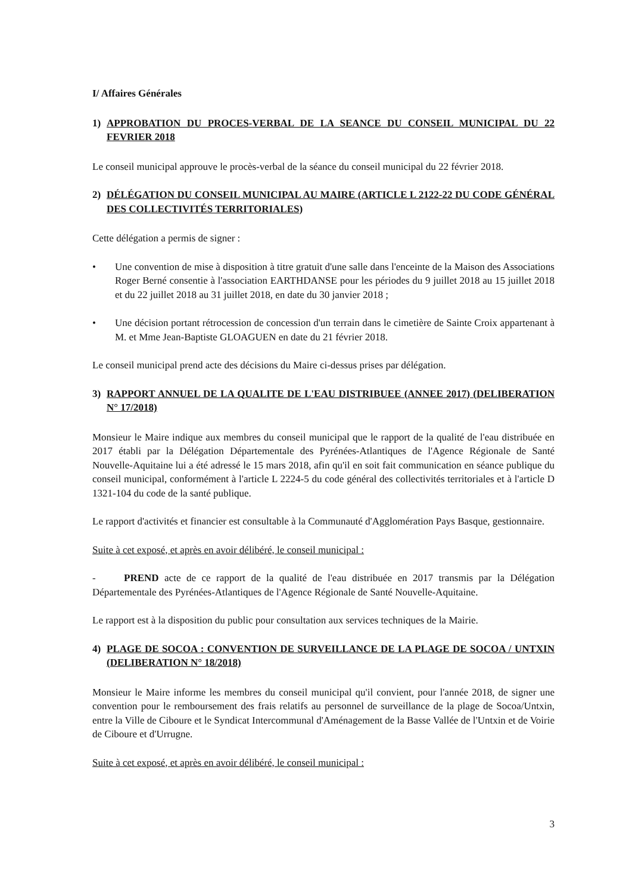I/ Affaires Générales
1) APPROBATION DU PROCES-VERBAL DE LA SEANCE DU CONSEIL MUNICIPAL DU 22 FEVRIER 2018
Le conseil municipal approuve le procès-verbal de la séance du conseil municipal du 22 février 2018.
2) DÉLÉGATION DU CONSEIL MUNICIPAL AU MAIRE (ARTICLE L 2122-22 DU CODE GÉNÉRAL DES COLLECTIVITÉS TERRITORIALES)
Cette délégation a permis de signer :
• Une convention de mise à disposition à titre gratuit d'une salle dans l'enceinte de la Maison des Associations Roger Berné consentie à l'association EARTHDANSE pour les périodes du 9 juillet 2018 au 15 juillet 2018 et du 22 juillet 2018 au 31 juillet 2018, en date du 30 janvier 2018 ;
• Une décision portant rétrocession de concession d'un terrain dans le cimetière de Sainte Croix appartenant à M. et Mme Jean-Baptiste GLOAGUEN en date du 21 février 2018.
Le conseil municipal prend acte des décisions du Maire ci-dessus prises par délégation.
3) RAPPORT ANNUEL DE LA QUALITE DE L'EAU DISTRIBUEE (ANNEE 2017) (DELIBERATION N° 17/2018)
Monsieur le Maire indique aux membres du conseil municipal que le rapport de la qualité de l'eau distribuée en 2017 établi par la Délégation Départementale des Pyrénées-Atlantiques de l'Agence Régionale de Santé Nouvelle-Aquitaine lui a été adressé le 15 mars 2018, afin qu'il en soit fait communication en séance publique du conseil municipal, conformément à l'article L 2224-5 du code général des collectivités territoriales et à l'article D 1321-104 du code de la santé publique.
Le rapport d'activités et financier est consultable à la Communauté d'Agglomération Pays Basque, gestionnaire.
Suite à cet exposé, et après en avoir délibéré, le conseil municipal :
- PREND acte de ce rapport de la qualité de l'eau distribuée en 2017 transmis par la Délégation Départementale des Pyrénées-Atlantiques de l'Agence Régionale de Santé Nouvelle-Aquitaine.
Le rapport est à la disposition du public pour consultation aux services techniques de la Mairie.
4) PLAGE DE SOCOA : CONVENTION DE SURVEILLANCE DE LA PLAGE DE SOCOA / UNTXIN (DELIBERATION N° 18/2018)
Monsieur le Maire informe les membres du conseil municipal qu'il convient, pour l'année 2018, de signer une convention pour le remboursement des frais relatifs au personnel de surveillance de la plage de Socoa/Untxin, entre la Ville de Ciboure et le Syndicat Intercommunal d'Aménagement de la Basse Vallée de l'Untxin et de Voirie de Ciboure et d'Urrugne.
Suite à cet exposé, et après en avoir délibéré, le conseil municipal :
3